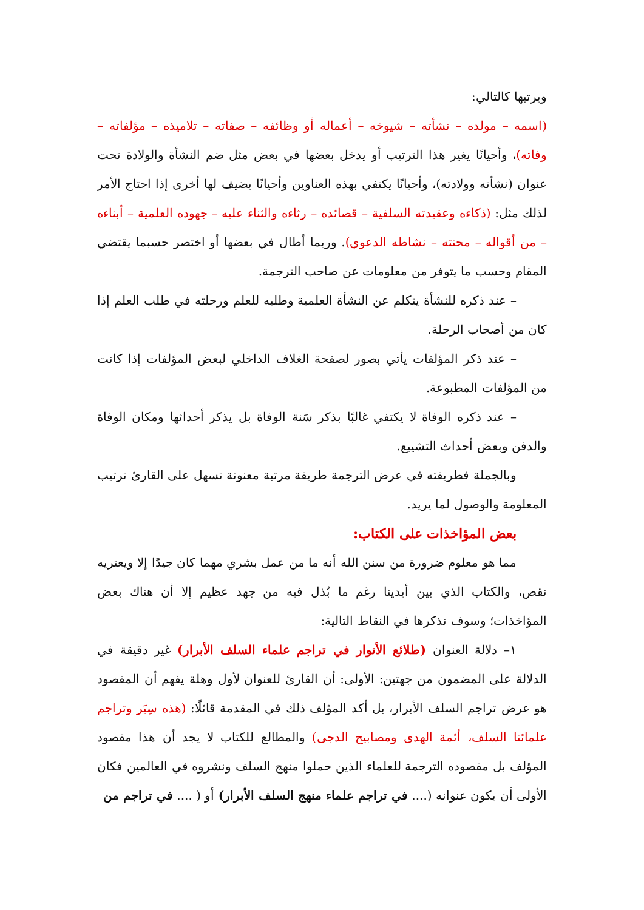ويرتبها كالتالي:
(اسمه – مولده – نشأته – شيوخه – أعماله أو وظائفه – صفاته – تلاميذه – مؤلفاته – وفاته)، وأحيانًا يغير هذا الترتيب أو يدخل بعضها في بعض مثل ضم النشأة والولادة تحت عنوان (نشأته وولادته)، وأحيانًا يكتفي بهذه العناوين وأحيانًا يضيف لها أخرى إذا احتاج الأمر لذلك مثل: (ذكاءه وعقيدته السلفية – قصائده – رثاءه والثناء عليه – جهوده العلمية – أبناءه – من أقواله – محنته – نشاطه الدعوي). وربما أطال في بعضها أو اختصر حسبما يقتضي المقام وحسب ما يتوفر من معلومات عن صاحب الترجمة.
– عند ذكره للنشأة يتكلم عن النشأة العلمية وطلبه للعلم ورحلته في طلب العلم إذا كان من أصحاب الرحلة.
– عند ذكر المؤلفات يأتي بصور لصفحة الغلاف الداخلي لبعض المؤلفات إذا كانت من المؤلفات المطبوعة.
– عند ذكره الوفاة لا يكتفي غالبًا بذكر سَنة الوفاة بل يذكر أحداثها ومكان الوفاة والدفن وبعض أحداث التشييع.
وبالجملة فطريقته في عرض الترجمة طريقة مرتبة معنونة تسهل على القارئ ترتيب المعلومة والوصول لما يريد.
بعض المؤاخذات على الكتاب:
مما هو معلوم ضرورة من سنن الله أنه ما من عمل بشري مهما كان جيدًا إلا ويعتريه نقص، والكتاب الذي بين أيدينا رغم ما بُذل فيه من جهد عظيم إلا أن هناك بعض المؤاخذات؛ وسوف نذكرها في النقاط التالية:
١– دلالة العنوان (طلائع الأنوار في تراجم علماء السلف الأبرار) غير دقيقة في الدلالة على المضمون من جهتين: الأولى: أن القارئ للعنوان لأول وهلة يفهم أن المقصود هو عرض تراجم السلف الأبرار، بل أكد المؤلف ذلك في المقدمة قائلًا: (هذه سِيَر وتراجم علمائنا السلف، أئمة الهدى ومصابيح الدجى) والمطالع للكتاب لا يجد أن هذا مقصود المؤلف بل مقصوده الترجمة للعلماء الذين حملوا منهج السلف ونشروه في العالمين فكان الأولى أن يكون عنوانه (.... في تراجم علماء منهج السلف الأبرار) أو ( .... في تراجم من